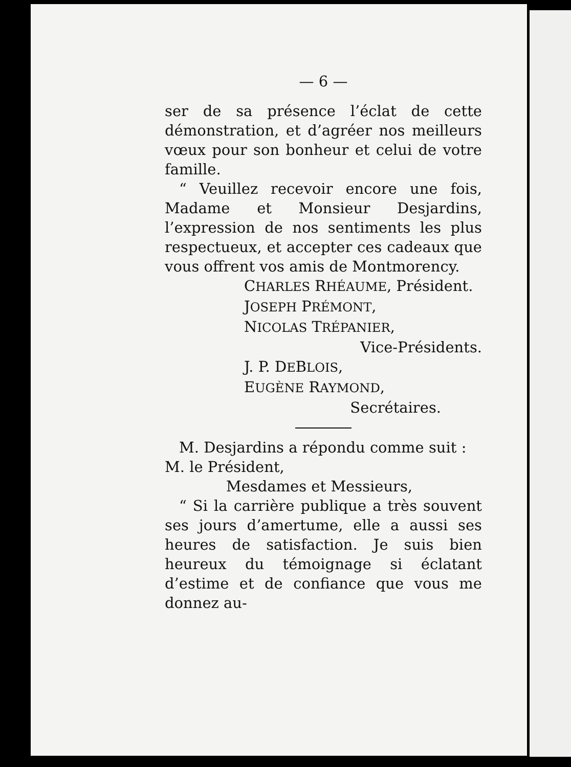— 6 —
ser de sa présence l’éclat de cette démonstration, et d’agréer nos meilleurs vœux pour son bonheur et celui de votre famille.
“ Veuillez recevoir encore une fois, Madame et Monsieur Desjardins, l’expression de nos sentiments les plus respectueux, et accepter ces cadeaux que vous offrent vos amis de Montmorency.
CHARLES RHÉAUME, Président.
JOSEPH PRÉMONT,
NICOLAS TRÉPANIER,
Vice-Présidents.
J. P. DEBLOIS,
EUGÈNE RAYMOND,
Secrétaires.
M. Desjardins a répondu comme suit :
M. le Président,
Mesdames et Messieurs,
“ Si la carrière publique a très souvent ses jours d’amertume, elle a aussi ses heures de satisfaction. Je suis bien heureux du témoignage si éclatant d’estime et de confiance que vous me donnez au-